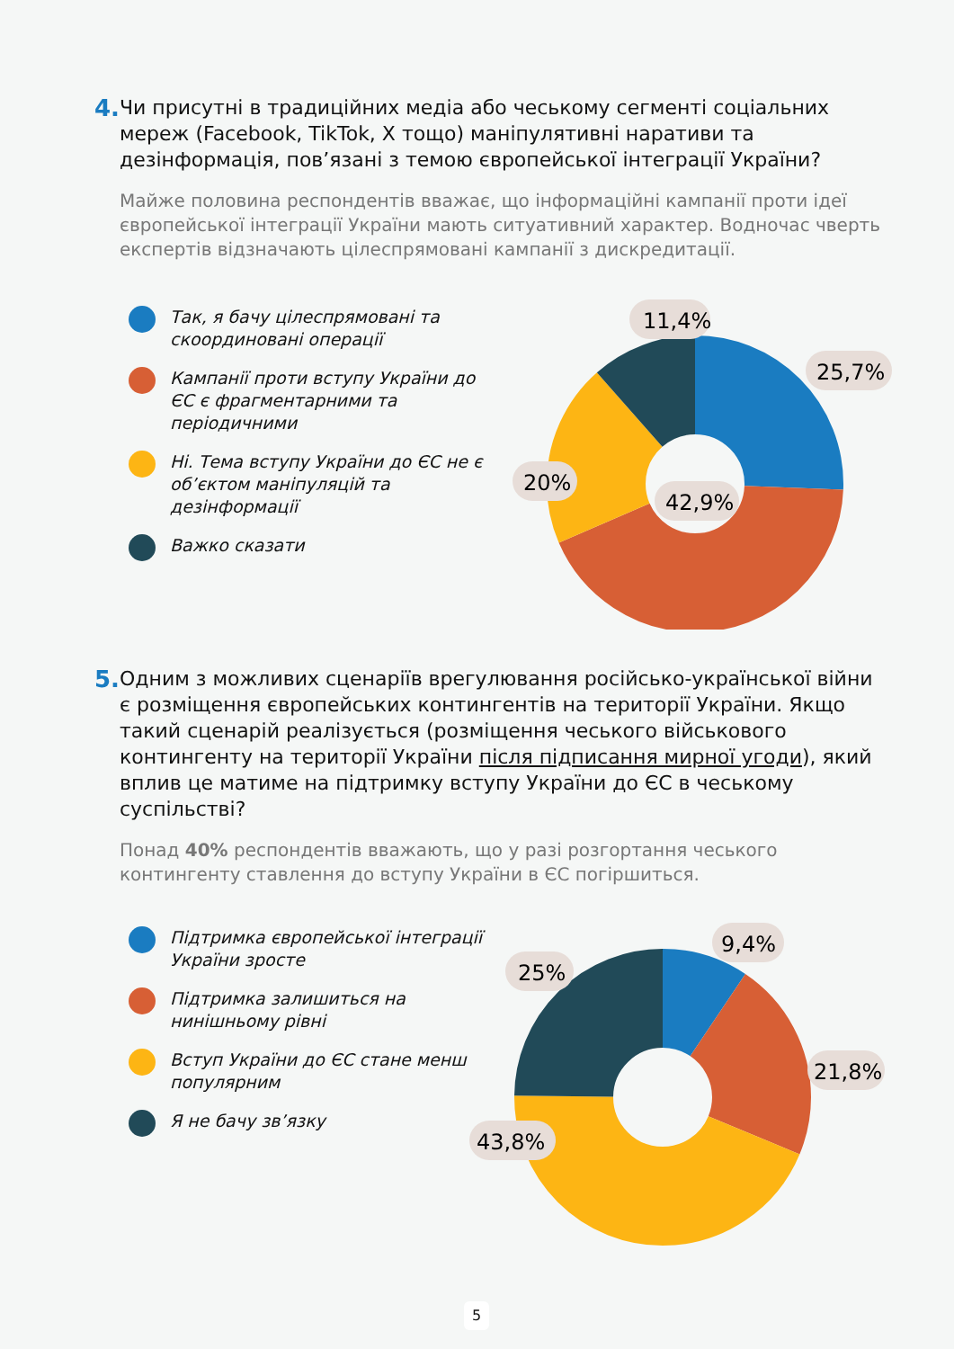4.
Чи присутні в традиційних медіа або чеському сегменті соціальних мереж (Facebook, TikTok, X тощо) маніпулятивні наративи та дезінформація, пов’язані з темою європейської інтеграції України?
Майже половина респондентів вважає, що інформаційні кампанії проти ідеї європейської інтеграції України мають ситуативний характер. Водночас чверть експертів відзначають цілеспрямовані кампанії з дискредитації.
Так, я бачу цілеспрямовані та скоординовані операції
Кампанії проти вступу України до ЄС є фрагментарними та періодичними
Ні. Тема вступу України до ЄС не є об’єктом маніпуляцій та дезінформації
Важко сказати
11,4%
25,7%
20%
42,9%
5.
Одним з можливих сценаріїв врегулювання російсько-української війни є розміщення європейських контингентів на території України. Якщо такий сценарій реалізується (розміщення чеського військового контингенту на території України після підписання мирної угоди), який вплив це матиме на підтримку вступу України до ЄС в чеському суспільстві?
Понад 40% респондентів вважають, що у разі розгортання чеського контингенту ставлення до вступу України в ЄС погіршиться.
Підтримка європейської інтеграції України зросте
Підтримка залишиться на нинішньому рівні
Вступ України до ЄС стане менш популярним
Я не бачу зв’язку
9,4%
25%
21,8%
43,8%
5